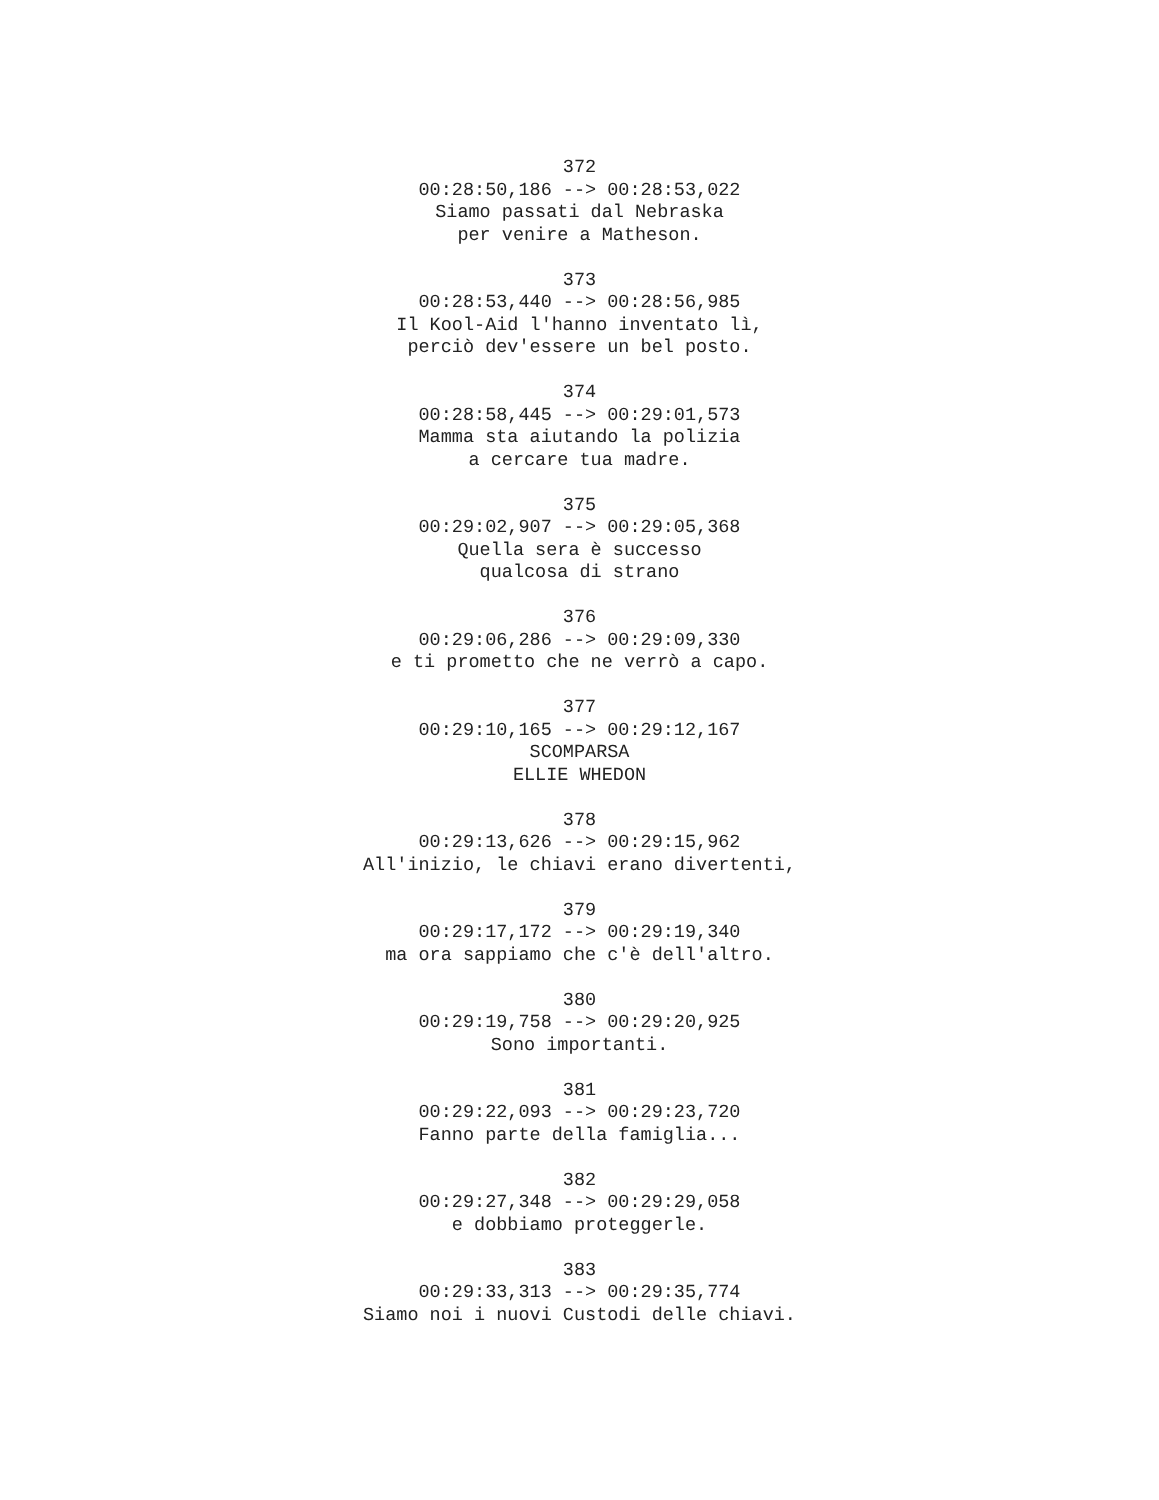372
00:28:50,186 --> 00:28:53,022
Siamo passati dal Nebraska
per venire a Matheson.
373
00:28:53,440 --> 00:28:56,985
Il Kool-Aid l'hanno inventato lì,
perciò dev'essere un bel posto.
374
00:28:58,445 --> 00:29:01,573
Mamma sta aiutando la polizia
a cercare tua madre.
375
00:29:02,907 --> 00:29:05,368
Quella sera è successo
qualcosa di strano
376
00:29:06,286 --> 00:29:09,330
e ti prometto che ne verrò a capo.
377
00:29:10,165 --> 00:29:12,167
SCOMPARSA
ELLIE WHEDON
378
00:29:13,626 --> 00:29:15,962
All'inizio, le chiavi erano divertenti,
379
00:29:17,172 --> 00:29:19,340
ma ora sappiamo che c'è dell'altro.
380
00:29:19,758 --> 00:29:20,925
Sono importanti.
381
00:29:22,093 --> 00:29:23,720
Fanno parte della famiglia...
382
00:29:27,348 --> 00:29:29,058
e dobbiamo proteggerle.
383
00:29:33,313 --> 00:29:35,774
Siamo noi i nuovi Custodi delle chiavi.